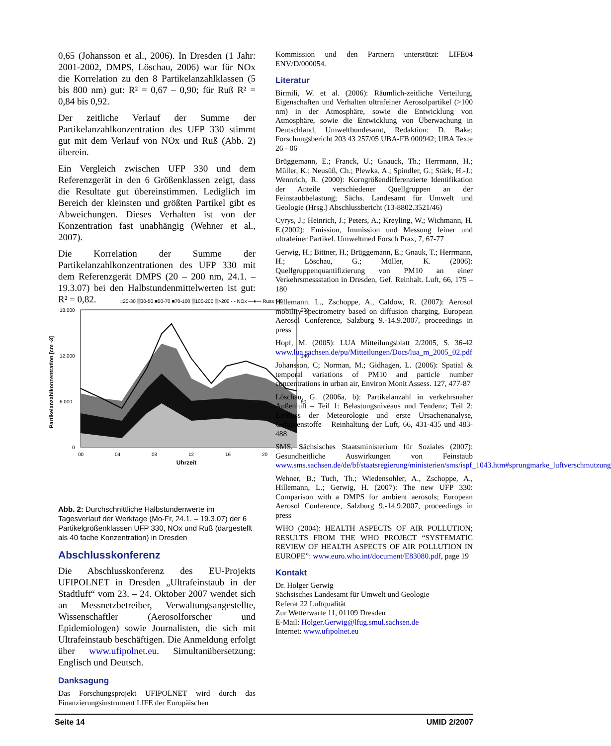0,65 (Johansson et al., 2006). In Dresden (1 Jahr: 2001-2002, DMPS, Löschau, 2006) war für NOx die Korrelation zu den 8 Partikelanzahlklassen (5 bis 800 nm) gut: R² = 0,67 – 0,90; für Ruß R² = 0,84 bis 0,92.
Der zeitliche Verlauf der Summe der Partikelanzahlkonzentration des UFP 330 stimmt gut mit dem Verlauf von NOx und Ruß (Abb. 2) überein.
Ein Vergleich zwischen UFP 330 und dem Referenzgerät in den 6 Größenklassen zeigt, dass die Resultate gut übereinstimmen. Lediglich im Bereich der kleinsten und größten Partikel gibt es Abweichungen. Dieses Verhalten ist von der Konzentration fast unabhängig (Wehner et al., 2007).
Die Korrelation der Summe der Partikelanzahlkonzentrationen des UFP 330 mit dem Referenzgerät DMPS (20 – 200 nm, 24.1. – 19.3.07) bei den Halbstundenmittelwerten ist gut: R² = 0,82.
Abb. 2: Durchschnittliche Halbstundenwerte im Tagesverlauf der Werktage (Mo-Fr, 24.1. – 19.3.07) der 6 Partikelgrößenklassen UFP 330, NOx und Ruß (dargestellt als 40 fache Konzentration) in Dresden
Abschlusskonferenz
Die Abschlusskonferenz des EU-Projekts UFIPOLNET in Dresden „Ultrafeinstaub in der Stadtluft“ vom 23. – 24. Oktober 2007 wendet sich an Messnetzbetreiber, Verwaltungsangestellte, Wissenschaftler (Aerosolforscher und Epidemiologen) sowie Journalisten, die sich mit Ultrafeinstaub beschäftigen. Die Anmeldung erfolgt über www.ufipolnet.eu. Simultanübersetzung: Englisch und Deutsch.
Danksagung
Das Forschungsprojekt UFIPOLNET wird durch das Finanzierungsinstrument LIFE der Europäischen
□20-30 ▒30-50 ■50-70 ■70-100 ▒100-200 ▒>200 - - NOx —●— Russ *40
Partikelanzahlkonzentration [cm -3]
18.000
12.000
6.000
0
200
140
60
0
00
04
08
12
16
20
Uhrzeit
Kommission und den Partnern unterstützt: LIFE04 ENV/D/000054.
Literatur
Birmili, W. et al. (2006): Räumlich-zeitliche Verteilung, Eigenschaften und Verhalten ultrafeiner Aerosolpartikel (>100 nm) in der Atmosphäre, sowie die Entwicklung von Atmosphäre, sowie die Entwicklung von Überwachung in Deutschland, Umweltbundesamt, Redaktion: D. Bake; Forschungsbericht 203 43 257/05 UBA-FB 000942; UBA Texte 26 - 06
Brüggemann, E.; Franck, U.; Gnauck, Th.; Herrmann, H.; Müller, K.; Neusüß, Ch.; Plewka, A.; Spindler, G.; Stärk, H.-J.; Wennrich, R. (2000): Korngrößendifferenzierte Identifikation der Anteile verschiedener Quellgruppen an der Feinstaubbelastung; Sächs. Landesamt für Umwelt und Geologie (Hrsg.) Abschlussbericht (13-8802.3521/46)
Cyrys, J.; Heinrich, J.; Peters, A.; Kreyling, W.; Wichmann, H. E.(2002): Emission, Immission und Messung feiner und ultrafeiner Partikel. Umweltmed Forsch Prax, 7, 67-77
Gerwig, H.; Bittner, H.; Brüggemann, E.; Gnauk, T.; Herrmann, H.; Löschau, G.; Müller, K. (2006): Quellgruppenquantifizierung von PM10 an einer Verkehrsmessstation in Dresden, Gef. Reinhalt. Luft, 66, 175 – 180
Hillemann. L., Zschoppe, A., Caldow, R. (2007): Aerosol mobility spectrometry based on diffusion charging, European Aerosol Conference, Salzburg 9.-14.9.2007, proceedings in press
Hopf, M. (2005): LUA Mitteilungsblatt 2/2005, S. 36-42 www.lua.sachsen.de/pu/Mitteilungen/Docs/lua_m_2005_02.pdf
Johansson, C; Norman, M.; Gidhagen, L. (2006): Spatial & temporal variations of PM10 and particle number concentrations in urban air, Environ Monit Assess. 127, 477-87
Löschau, G. (2006a, b): Partikelanzahl in verkehrsnaher Außenluft – Teil 1: Belastungsniveaus und Tendenz; Teil 2: Einfluss der Meteorologie und erste Ursachenanalyse, Gefahrenstoffe – Reinhaltung der Luft, 66, 431-435 und 483-488
SMS, Sächsisches Staatsministerium für Soziales (2007): Gesundheitliche Auswirkungen von Feinstaub www.sms.sachsen.de/de/bf/staatsregierung/ministerien/sms/ispf_1043.htm#sprungmarke_luftverschmutzung
Wehner, B.; Tuch, Th.; Wiedensohler, A., Zschoppe, A., Hillemann, L.; Gerwig, H. (2007): The new UFP 330: Comparison with a DMPS for ambient aerosols; European Aerosol Conference, Salzburg 9.-14.9.2007, proceedings in press
WHO (2004): HEALTH ASPECTS OF AIR POLLUTION; RESULTS FROM THE WHO PROJECT “SYSTEMATIC REVIEW OF HEALTH ASPECTS OF AIR POLLUTION IN EUROPE”: www.euro.who.int/document/E83080.pdf, page 19
Kontakt
Dr. Holger Gerwig
Sächsisches Landesamt für Umwelt und Geologie
Referat 22 Luftqualität
Zur Wetterwarte 11, 01109 Dresden
E-Mail: Holger.Gerwig@lfug.smul.sachsen.de
Internet: www.ufipolnet.eu
Seite 14 UMID 2/2007